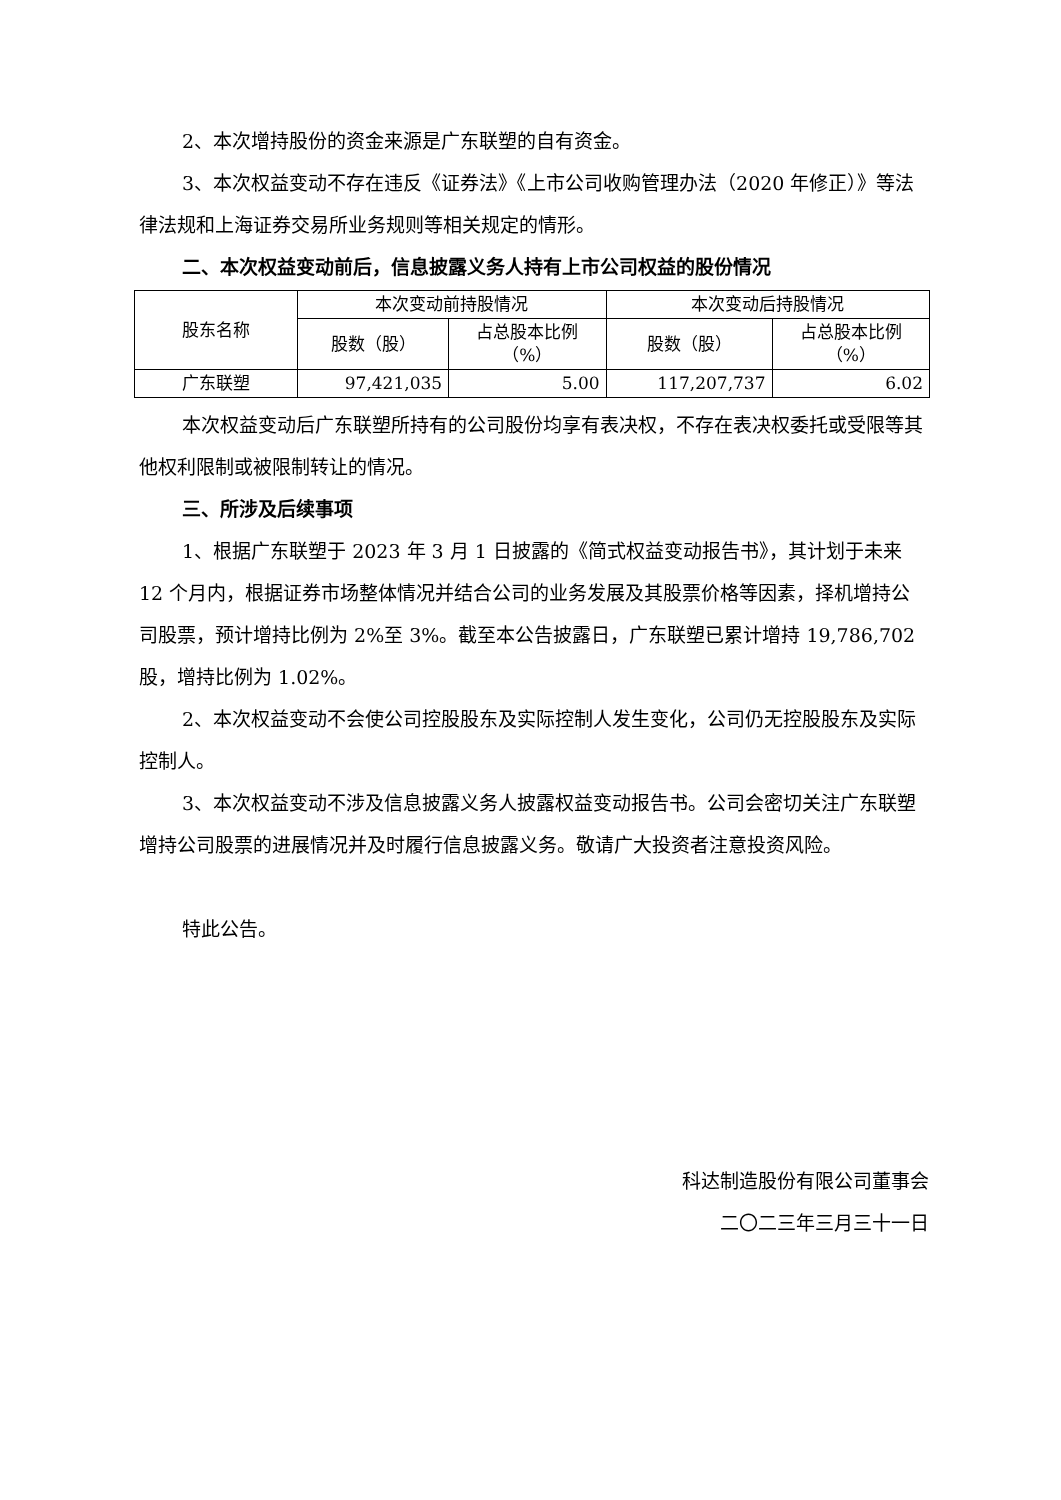2、本次增持股份的资金来源是广东联塑的自有资金。
3、本次权益变动不存在违反《证券法》《上市公司收购管理办法（2020 年修正）》等法律法规和上海证券交易所业务规则等相关规定的情形。
二、本次权益变动前后，信息披露义务人持有上市公司权益的股份情况
| 股东名称 | 本次变动前持股情况 | | 本次变动后持股情况 | |
| --- | --- | --- | --- | --- |
| | 股数（股） | 占总股本比例 （%） | 股数（股） | 占总股本比例 （%） |
| 广东联塑 | 97,421,035 | 5.00 | 117,207,737 | 6.02 |
本次权益变动后广东联塑所持有的公司股份均享有表决权，不存在表决权委托或受限等其他权利限制或被限制转让的情况。
三、所涉及后续事项
1、根据广东联塑于 2023 年 3 月 1 日披露的《简式权益变动报告书》，其计划于未来 12 个月内，根据证券市场整体情况并结合公司的业务发展及其股票价格等因素，择机增持公司股票，预计增持比例为 2%至 3%。截至本公告披露日，广东联塑已累计增持 19,786,702 股，增持比例为 1.02%。
2、本次权益变动不会使公司控股股东及实际控制人发生变化，公司仍无控股股东及实际控制人。
3、本次权益变动不涉及信息披露义务人披露权益变动报告书。公司会密切关注广东联塑增持公司股票的进展情况并及时履行信息披露义务。敬请广大投资者注意投资风险。
特此公告。
科达制造股份有限公司董事会
二〇二三年三月三十一日